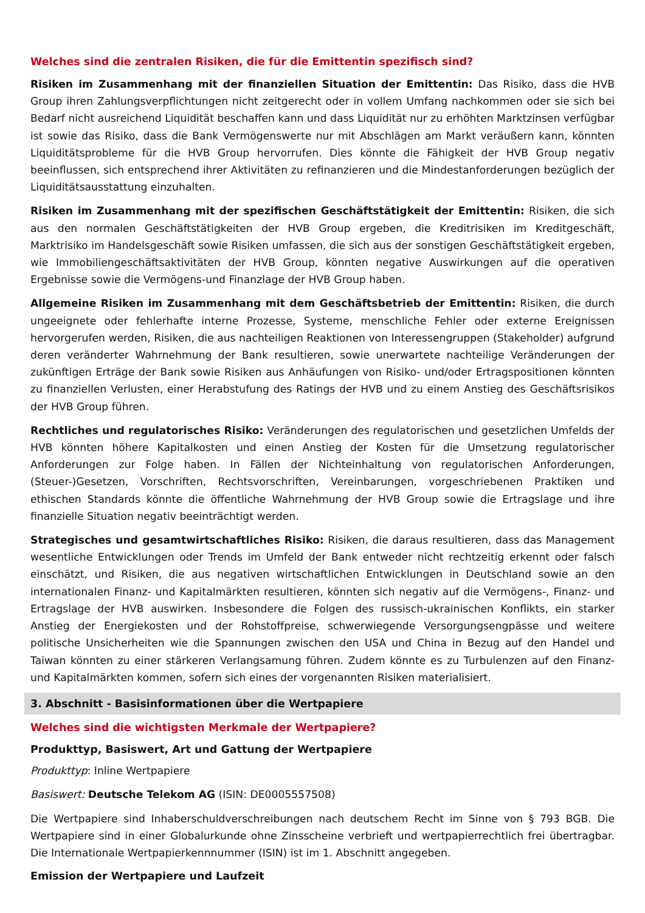Welches sind die zentralen Risiken, die für die Emittentin spezifisch sind?
Risiken im Zusammenhang mit der finanziellen Situation der Emittentin: Das Risiko, dass die HVB Group ihren Zahlungsverpflichtungen nicht zeitgerecht oder in vollem Umfang nachkommen oder sie sich bei Bedarf nicht ausreichend Liquidität beschaffen kann und dass Liquidität nur zu erhöhten Marktzinsen verfügbar ist sowie das Risiko, dass die Bank Vermögenswerte nur mit Abschlägen am Markt veräußern kann, könnten Liquiditätsprobleme für die HVB Group hervorrufen. Dies könnte die Fähigkeit der HVB Group negativ beeinflussen, sich entsprechend ihrer Aktivitäten zu refinanzieren und die Mindestanforderungen bezüglich der Liquiditätsausstattung einzuhalten.
Risiken im Zusammenhang mit der spezifischen Geschäftstätigkeit der Emittentin: Risiken, die sich aus den normalen Geschäftstätigkeiten der HVB Group ergeben, die Kreditrisiken im Kreditgeschäft, Marktrisiko im Handelsgeschäft sowie Risiken umfassen, die sich aus der sonstigen Geschäftstätigkeit ergeben, wie Immobiliengeschäftsaktivitäten der HVB Group, könnten negative Auswirkungen auf die operativen Ergebnisse sowie die Vermögens-und Finanzlage der HVB Group haben.
Allgemeine Risiken im Zusammenhang mit dem Geschäftsbetrieb der Emittentin: Risiken, die durch ungeeignete oder fehlerhafte interne Prozesse, Systeme, menschliche Fehler oder externe Ereignissen hervorgerufen werden, Risiken, die aus nachteiligen Reaktionen von Interessengruppen (Stakeholder) aufgrund deren veränderter Wahrnehmung der Bank resultieren, sowie unerwartete nachteilige Veränderungen der zukünftigen Erträge der Bank sowie Risiken aus Anhäufungen von Risiko- und/oder Ertragspositionen könnten zu finanziellen Verlusten, einer Herabstufung des Ratings der HVB und zu einem Anstieg des Geschäftsrisikos der HVB Group führen.
Rechtliches und regulatorisches Risiko: Veränderungen des regulatorischen und gesetzlichen Umfelds der HVB könnten höhere Kapitalkosten und einen Anstieg der Kosten für die Umsetzung regulatorischer Anforderungen zur Folge haben. In Fällen der Nichteinhaltung von regulatorischen Anforderungen, (Steuer-)Gesetzen, Vorschriften, Rechtsvorschriften, Vereinbarungen, vorgeschriebenen Praktiken und ethischen Standards könnte die öffentliche Wahrnehmung der HVB Group sowie die Ertragslage und ihre finanzielle Situation negativ beeinträchtigt werden.
Strategisches und gesamtwirtschaftliches Risiko: Risiken, die daraus resultieren, dass das Management wesentliche Entwicklungen oder Trends im Umfeld der Bank entweder nicht rechtzeitig erkennt oder falsch einschätzt, und Risiken, die aus negativen wirtschaftlichen Entwicklungen in Deutschland sowie an den internationalen Finanz- und Kapitalmärkten resultieren, könnten sich negativ auf die Vermögens-, Finanz- und Ertragslage der HVB auswirken. Insbesondere die Folgen des russisch-ukrainischen Konflikts, ein starker Anstieg der Energiekosten und der Rohstoffpreise, schwerwiegende Versorgungsengpässe und weitere politische Unsicherheiten wie die Spannungen zwischen den USA und China in Bezug auf den Handel und Taiwan könnten zu einer stärkeren Verlangsamung führen. Zudem könnte es zu Turbulenzen auf den Finanz- und Kapitalmärkten kommen, sofern sich eines der vorgenannten Risiken materialisiert.
3. Abschnitt - Basisinformationen über die Wertpapiere
Welches sind die wichtigsten Merkmale der Wertpapiere?
Produkttyp, Basiswert, Art und Gattung der Wertpapiere
Produkttyp: Inline Wertpapiere
Basiswert: Deutsche Telekom AG (ISIN: DE0005557508)
Die Wertpapiere sind Inhaberschuldverschreibungen nach deutschem Recht im Sinne von § 793 BGB. Die Wertpapiere sind in einer Globalurkunde ohne Zinsscheine verbrieft und wertpapierrechtlich frei übertragbar. Die Internationale Wertpapierkennnummer (ISIN) ist im 1. Abschnitt angegeben.
Emission der Wertpapiere und Laufzeit